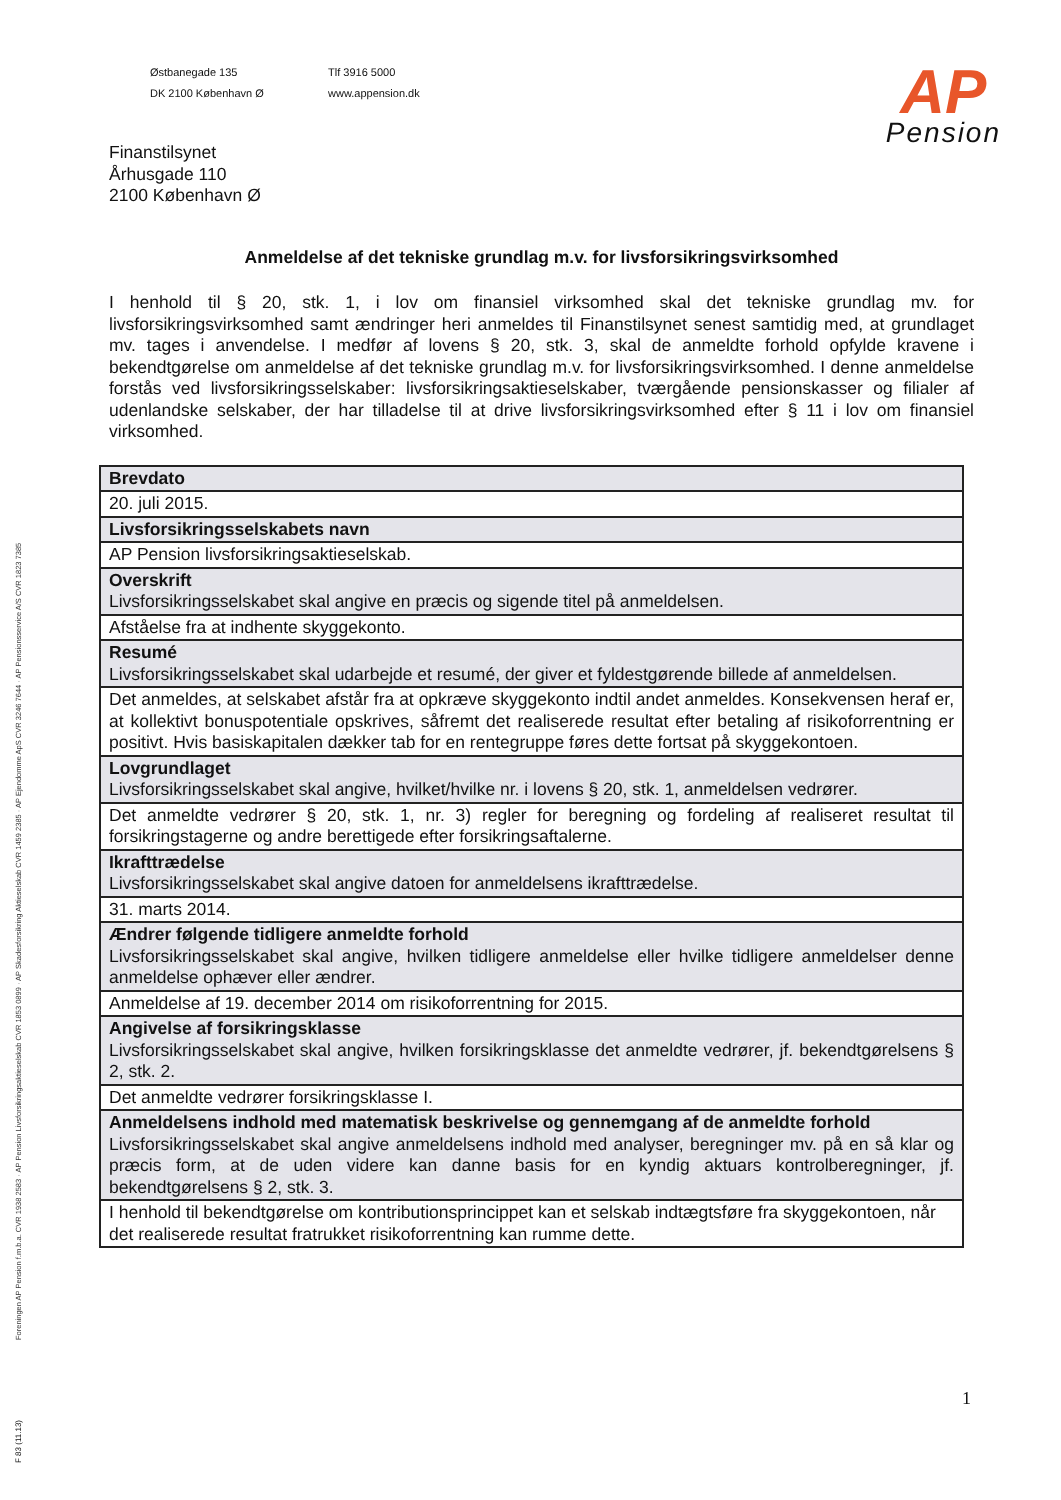Foreningen AP Pension f.m.b.a. CVR 1938 2583 · AP Pension Livsforsikringsaktieselskab CVR 1853 0899 · AP Skadesforsikring Aktieselskab CVR 1459 2385 · AP Ejendomme ApS CVR 3246 7644 · AP Pensionsservice A/S CVR 1823 7385
F 83 (11.13)
Østbanegade 135
DK 2100 København Ø
Tlf 3916 5000
www.appension.dk
AP
Pension
Finanstilsynet
Århusgade 110
2100 København Ø
Anmeldelse af det tekniske grundlag m.v. for livsforsikringsvirksomhed
I henhold til § 20, stk. 1, i lov om finansiel virksomhed skal det tekniske grundlag mv. for livsforsikringsvirksomhed samt ændringer heri anmeldes til Finanstilsynet senest samtidig med, at grundlaget mv. tages i anvendelse. I medfør af lovens § 20, stk. 3, skal de anmeldte forhold opfylde kravene i bekendtgørelse om anmeldelse af det tekniske grundlag m.v. for livsforsikringsvirksomhed. I denne anmeldelse forstås ved livsforsikringsselskaber: livsforsikringsaktieselskaber, tværgående pensionskasser og filialer af udenlandske selskaber, der har tilladelse til at drive livsforsikringsvirksomhed efter § 11 i lov om finansiel virksomhed.
| Brevdato |
| 20. juli 2015. |
| Livsforsikringsselskabets navn |
| AP Pension livsforsikringsaktieselskab. |
| Overskrift Livsforsikringsselskabet skal angive en præcis og sigende titel på anmeldelsen. |
| Afståelse fra at indhente skyggekonto. |
| Resumé Livsforsikringsselskabet skal udarbejde et resumé, der giver et fyldestgørende billede af anmeldelsen. |
| Det anmeldes, at selskabet afstår fra at opkræve skyggekonto indtil andet anmeldes. Konsekvensen heraf er, at kollektivt bonuspotentiale opskrives, såfremt det realiserede resultat efter betaling af risikoforrentning er positivt. Hvis basiskapitalen dækker tab for en rentegruppe føres dette fortsat på skyggekontoen. |
| Lovgrundlaget Livsforsikringsselskabet skal angive, hvilket/hvilke nr. i lovens § 20, stk. 1, anmeldelsen vedrører. |
| Det anmeldte vedrører § 20, stk. 1, nr. 3) regler for beregning og fordeling af realiseret resultat til forsikringstagerne og andre berettigede efter forsikringsaftalerne. |
| Ikrafttrædelse Livsforsikringsselskabet skal angive datoen for anmeldelsens ikrafttrædelse. |
| 31. marts 2014. |
| Ændrer følgende tidligere anmeldte forhold Livsforsikringsselskabet skal angive, hvilken tidligere anmeldelse eller hvilke tidligere anmeldelser denne anmeldelse ophæver eller ændrer. |
| Anmeldelse af 19. december 2014 om risikoforrentning for 2015. |
| Angivelse af forsikringsklasse Livsforsikringsselskabet skal angive, hvilken forsikringsklasse det anmeldte vedrører, jf. bekendtgørelsens § 2, stk. 2. |
| Det anmeldte vedrører forsikringsklasse I. |
| Anmeldelsens indhold med matematisk beskrivelse og gennemgang af de anmeldte forhold Livsforsikringsselskabet skal angive anmeldelsens indhold med analyser, beregninger mv. på en så klar og præcis form, at de uden videre kan danne basis for en kyndig aktuars kontrolberegninger, jf. bekendtgørelsens § 2, stk. 3. |
| I henhold til bekendtgørelse om kontributionsprincippet kan et selskab indtægtsføre fra skyggekontoen, når det realiserede resultat fratrukket risikoforrentning kan rumme dette. |
1